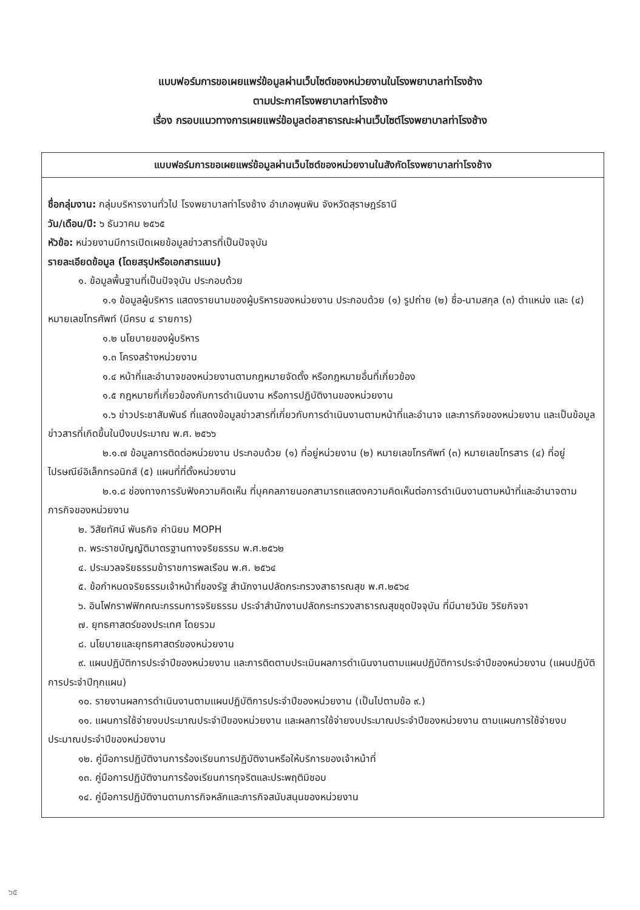แบบฟอร์มการขอเผยแพร่ข้อมูลผ่านเว็บไซต์ของหน่วยงานในโรงพยาบาลท่าโรงช้าง
ตามประกาศโรงพยาบาลท่าโรงช้าง
เรื่อง กรอบแนวทางการเผยแพร่ข้อมูลต่อสาธารณะผ่านเว็บไซต์โรงพยาบาลท่าโรงช้าง
แบบฟอร์มการขอเผยแพร่ข้อมูลผ่านเว็บไซต์ของหน่วยงานในสังกัดโรงพยาบาลท่าโรงช้าง
ชื่อกลุ่มงาน: กลุ่มบริหารงานทั่วไป โรงพยาบาลท่าโรงช้าง อำเภอพุนพิน จังหวัดสุราษฎร์ธานี
วัน/เดือน/ปี: ๖ ธันวาคม ๒๕๖๕
หัวข้อ: หน่วยงานมีการเปิดเผยข้อมูลข่าวสารที่เป็นปัจจุบัน
รายละเอียดข้อมูล (โดยสรุปหรือเอกสารแนบ)
๑. ข้อมูลพื้นฐานที่เป็นปัจจุบัน ประกอบด้วย
๑.๑ ข้อมูลผู้บริหาร แสดงรายนามของผู้บริหารของหน่วยงาน ประกอบด้วย (๑) รูปถ่าย (๒) ชื่อ-นามสกุล (๓) ตำแหน่ง และ (๔) หมายเลขโทรศัพท์ (มีครบ ๔ รายการ)
๑.๒ นโยบายของผู้บริหาร
๑.๓ โครงสร้างหน่วยงาน
๑.๔ หน้าที่และอำนาจของหน่วยงานตามกฎหมายจัดตั้ง หรือกฎหมายอื่นที่เกี่ยวข้อง
๑.๕ กฎหมายที่เกี่ยวข้องกับการดำเนินงาน หรือการปฏิบัติงานของหน่วยงาน
๑.๖ ข่าวประชาสัมพันธ์ ที่แสดงข้อมูลข่าวสารที่เกี่ยวกับการดำเนินงานตามหน้าที่และอำนาจ และภารกิจของหน่วยงาน และเป็นข้อมูลข่าวสารที่เกิดขึ้นในปีงบประมาณ พ.ศ. ๒๕๖๖
๒.๑.๗ ข้อมูลการติดต่อหน่วยงาน ประกอบด้วย (๑) ที่อยู่หน่วยงาน (๒) หมายเลขโทรศัพท์ (๓) หมายเลขโทรสาร (๔) ที่อยู่ไปรษณีย์อิเล็กทรอนิกส์ (๕) แผนที่ที่ตั้งหน่วยงาน
๒.๑.๘ ช่องทางการรับฟังความคิดเห็น ที่บุคคลภายนอกสามารถแสดงความคิดเห็นต่อการดำเนินงานตามหน้าที่และอำนาจตามภารกิจของหน่วยงาน
๒. วิสัยทัศน์ พันธกิจ ค่านิยม MOPH
๓. พระราชบัญญัติมาตรฐานทางจริยธรรม พ.ศ.๒๕๖๒
๔. ประมวลจริยธรรมข้าราชการพลเรือน พ.ศ. ๒๕๖๔
๕. ข้อกำหนดจริยธรรมเจ้าหน้าที่ของรัฐ สำนักงานปลัดกระทรวงสาธารณสุข พ.ศ.๒๕๖๔
๖. อินโฟกราฟฟิกคณะกรรมการจริยธรรม ประจำสำนักงานปลัดกระทรวงสาธารณสุขชุดปัจจุบัน ที่มีนายวินัย วิริยกิจจา
๗. ยุทธศาสตร์ของประเทศ โดยรวม
๘. นโยบายและยุทธศาสตร์ของหน่วยงาน
๙. แผนปฏิบัติการประจำปีของหน่วยงาน และการติดตามประเมินผลการดำเนินงานตามแผนปฏิบัติการประจำปีของหน่วยงาน (แผนปฏิบัติการประจำปีทุกแผน)
๑๐. รายงานผลการดำเนินงานตามแผนปฏิบัติการประจำปีของหน่วยงาน (เป็นไปตามข้อ ๙.)
๑๑. แผนการใช้จ่ายงบประมาณประจำปีของหน่วยงาน และผลการใช้จ่ายงบประมาณประจำปีของหน่วยงาน ตามแผนการใช้จ่ายงบประมาณประจำปีของหน่วยงาน
๑๒. คู่มือการปฏิบัติงานการร้องเรียนการปฏิบัติงานหรือให้บริการของเจ้าหน้าที่
๑๓. คู่มือการปฏิบัติงานการร้องเรียนการทุจริตและประพฤติมิชอบ
๑๔. คู่มือการปฏิบัติงานตามภารกิจหลักและภารกิจสนับสนุนของหน่วยงาน
๖๕